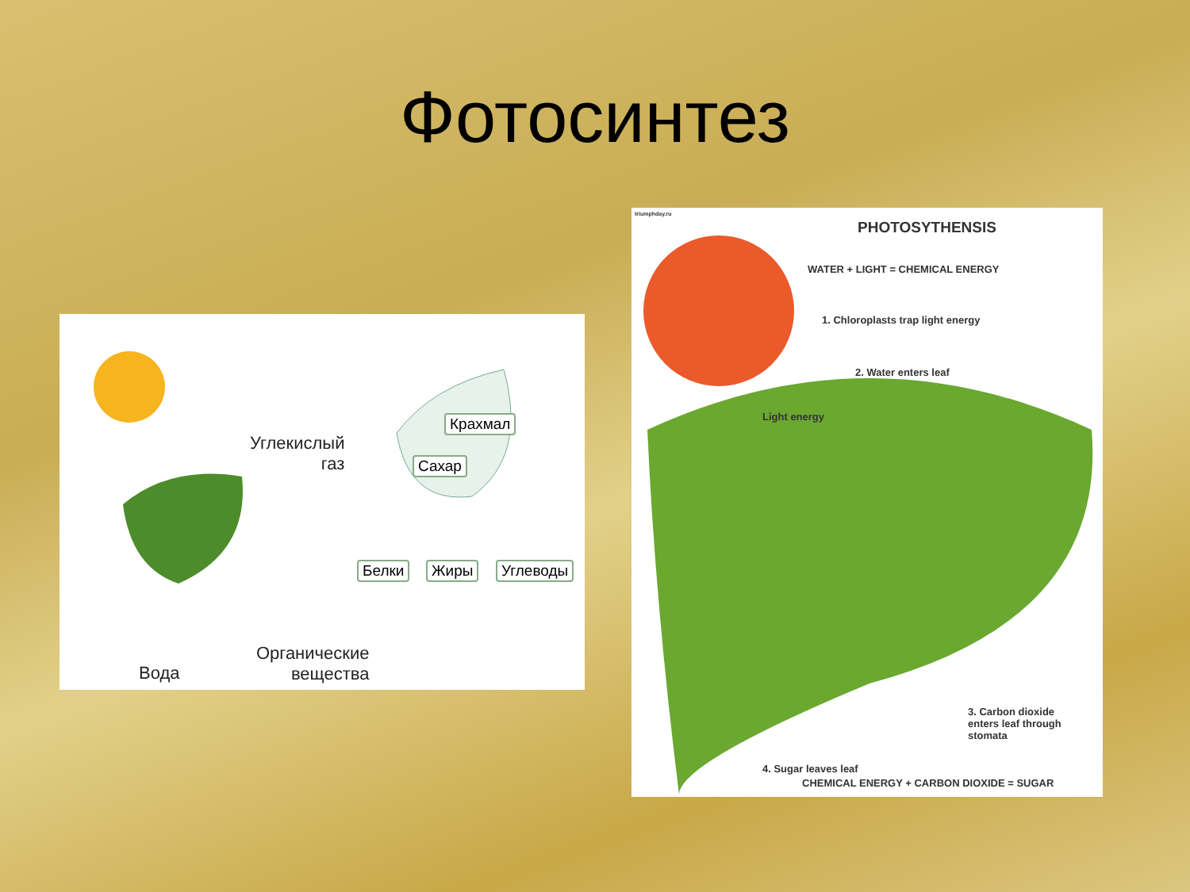Фотосинтез
Углекислый
газ
Крахмал
Сахар
Белки Жиры Углеводы
Вода
Органические
вещества
triumphday.ru
PHOTOSYTHENSIS
WATER + LIGHT = CHEMICAL ENERGY
1. Chloroplasts trap light energy
2. Water enters leaf
Light energy
3. Carbon dioxide
enters leaf through
stomata
4. Sugar leaves leaf
CHEMICAL ENERGY + CARBON DIOXIDE = SUGAR